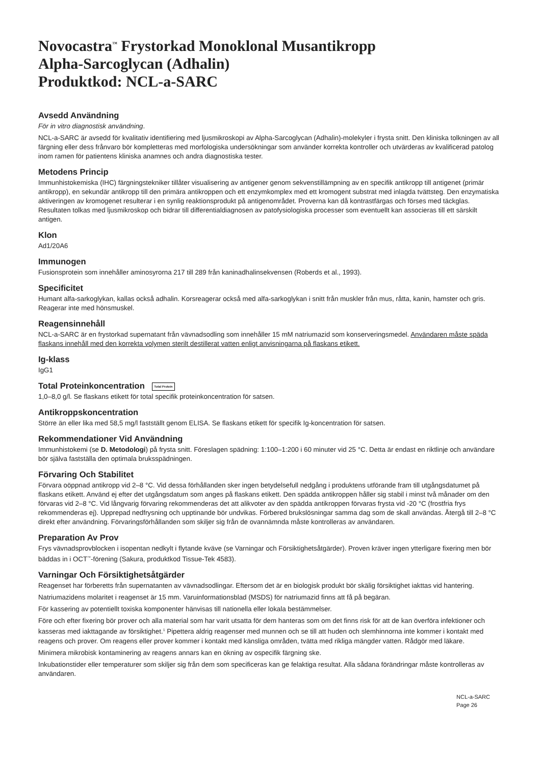Novocastra<sup>™</sup> Frystorkad Monoklonal Musantikropp
Alpha-Sarcoglycan (Adhalin)
Produktkod: NCL-a-SARC
Avsedd Användning
För in vitro diagnostisk användning.
NCL-a-SARC är avsedd för kvalitativ identifiering med ljusmikroskopi av Alpha-Sarcoglycan (Adhalin)-molekyler i frysta snitt. Den kliniska tolkningen av all färgning eller dess frånvaro bör kompletteras med morfologiska undersökningar som använder korrekta kontroller och utvärderas av kvalificerad patolog inom ramen för patientens kliniska anamnes och andra diagnostiska tester.
Metodens Princip
Immunhistokemiska (IHC) färgningstekniker tillåter visualisering av antigener genom sekvenstillämpning av en specifik antikropp till antigenet (primär antikropp), en sekundär antikropp till den primära antikroppen och ett enzymkomplex med ett kromogent substrat med inlagda tvättsteg. Den enzymatiska aktiveringen av kromogenet resulterar i en synlig reaktionsprodukt på antigenområdet. Proverna kan då kontrastfärgas och förses med täckglas. Resultaten tolkas med ljusmikroskop och bidrar till differentialdiagnosen av patofysiologiska processer som eventuellt kan associeras till ett särskilt antigen.
Klon
Ad1/20A6
Immunogen
Fusionsprotein som innehåller aminosyrorna 217 till 289 från kaninadhalinsekvensen (Roberds et al., 1993).
Specificitet
Humant alfa-sarkoglykan, kallas också adhalin. Korsreagerar också med alfa-sarkoglykan i snitt från muskler från mus, råtta, kanin, hamster och gris. Reagerar inte med hönsmuskel.
Reagensinnehåll
NCL-a-SARC är en frystorkad supernatant från vävnadsodling som innehåller 15 mM natriumazid som konserveringsmedel. Användaren måste späda flaskans innehåll med den korrekta volymen sterilt destillerat vatten enligt anvisningarna på flaskans etikett.
Ig-klass
IgG1
Total Proteinkoncentration Total Protein
1,0–8,0 g/l. Se flaskans etikett för total specifik proteinkoncentration för satsen.
Antikroppskoncentration
Större än eller lika med 58,5 mg/l fastställt genom ELISA. Se flaskans etikett för specifik Ig-koncentration för satsen.
Rekommendationer Vid Användning
Immunhistokemi (se D. Metodologi) på frysta snitt. Föreslagen spädning: 1:100–1:200 i 60 minuter vid 25 °C. Detta är endast en riktlinje och användare bör själva fastställa den optimala bruksspädningen.
Förvaring Och Stabilitet
Förvara oöppnad antikropp vid 2–8 °C. Vid dessa förhållanden sker ingen betydelsefull nedgång i produktens utförande fram till utgångsdatumet på flaskans etikett. Använd ej efter det utgångsdatum som anges på flaskans etikett. Den spädda antikroppen håller sig stabil i minst två månader om den förvaras vid 2–8 °C. Vid långvarig förvaring rekommenderas det att alikvoter av den spädda antikroppen förvaras frysta vid -20 °C (frostfria frys rekommenderas ej). Upprepad nedfrysning och upptinande bör undvikas. Förbered brukslösningar samma dag som de skall användas. Återgå till 2–8 °C direkt efter användning. Förvaringsförhållanden som skiljer sig från de ovannämnda måste kontrolleras av användaren.
Preparation Av Prov
Frys vävnadsprovblocken i isopentan nedkylt i flytande kväve (se Varningar och Försiktighetsåtgärder). Proven kräver ingen ytterligare fixering men bör bäddas in i OCT<sup>™</sup>-förening (Sakura, produktkod Tissue-Tek 4583).
Varningar Och Försiktighetsåtgärder
Reagenset har förberetts från supernatanten av vävnadsodlingar. Eftersom det är en biologisk produkt bör skälig försiktighet iakttas vid hantering.
Natriumazidens molaritet i reagenset är 15 mm. Varuinformationsblad (MSDS) för natriumazid finns att få på begäran.
För kassering av potentiellt toxiska komponenter hänvisas till nationella eller lokala bestämmelser.
Före och efter fixering bör prover och alla material som har varit utsatta för dem hanteras som om det finns risk för att de kan överföra infektioner och kasseras med iakttagande av försiktighet.<sup>1</sup> Pipettera aldrig reagenser med munnen och se till att huden och slemhinnorna inte kommer i kontakt med reagens och prover. Om reagens eller prover kommer i kontakt med känsliga områden, tvätta med rikliga mängder vatten. Rådgör med läkare.
Minimera mikrobisk kontaminering av reagens annars kan en ökning av ospecifik färgning ske.
Inkubationstider eller temperaturer som skiljer sig från dem som specificeras kan ge felaktiga resultat. Alla sådana förändringar måste kontrolleras av användaren.
NCL-a-SARC
Page 26